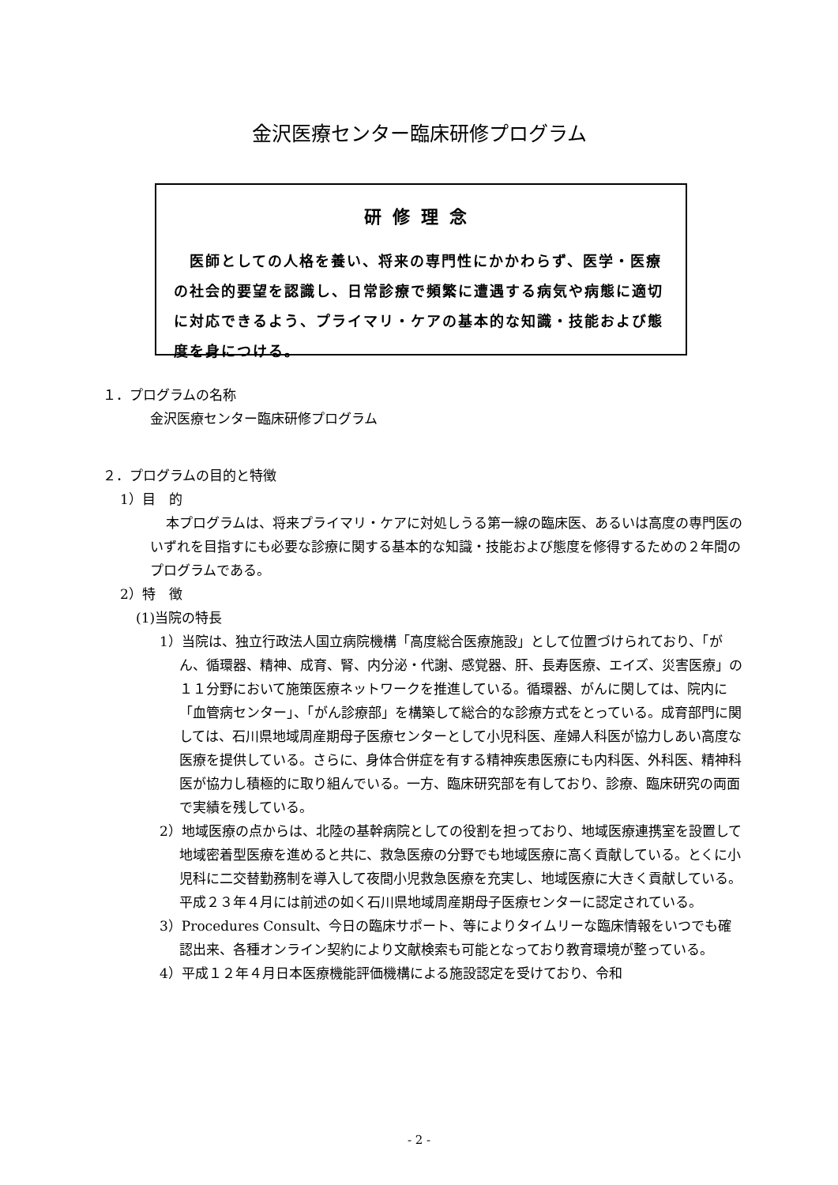金沢医療センター臨床研修プログラム
研修理念
　医師としての人格を養い、将来の専門性にかかわらず、医学・医療の社会的要望を認識し、日常診療で頻繁に遭遇する病気や病態に適切に対応できるよう、プライマリ・ケアの基本的な知識・技能および態度を身につける。
１．プログラムの名称
金沢医療センター臨床研修プログラム
２．プログラムの目的と特徴
1）目　的
本プログラムは、将来プライマリ・ケアに対処しうる第一線の臨床医、あるいは高度の専門医のいずれを目指すにも必要な診療に関する基本的な知識・技能および態度を修得するための２年間のプログラムである。
2）特　徴
(1)当院の特長
1）当院は、独立行政法人国立病院機構「高度総合医療施設」として位置づけられており、「がん、循環器、精神、成育、腎、内分泌・代謝、感覚器、肝、長寿医療、エイズ、災害医療」の１１分野において施策医療ネットワークを推進している。循環器、がんに関しては、院内に「血管病センター」、「がん診療部」を構築して総合的な診療方式をとっている。成育部門に関しては、石川県地域周産期母子医療センターとして小児科医、産婦人科医が協力しあい高度な医療を提供している。さらに、身体合併症を有する精神疾患医療にも内科医、外科医、精神科医が協力し積極的に取り組んでいる。一方、臨床研究部を有しており、診療、臨床研究の両面で実績を残している。
2）地域医療の点からは、北陸の基幹病院としての役割を担っており、地域医療連携室を設置して地域密着型医療を進めると共に、救急医療の分野でも地域医療に高く貢献している。とくに小児科に二交替勤務制を導入して夜間小児救急医療を充実し、地域医療に大きく貢献している。平成２３年４月には前述の如く石川県地域周産期母子医療センターに認定されている。
3）Procedures Consult、今日の臨床サポート、等によりタイムリーな臨床情報をいつでも確認出来、各種オンライン契約により文献検索も可能となっており教育環境が整っている。
4）平成１２年４月日本医療機能評価機構による施設認定を受けており、令和
- 2 -